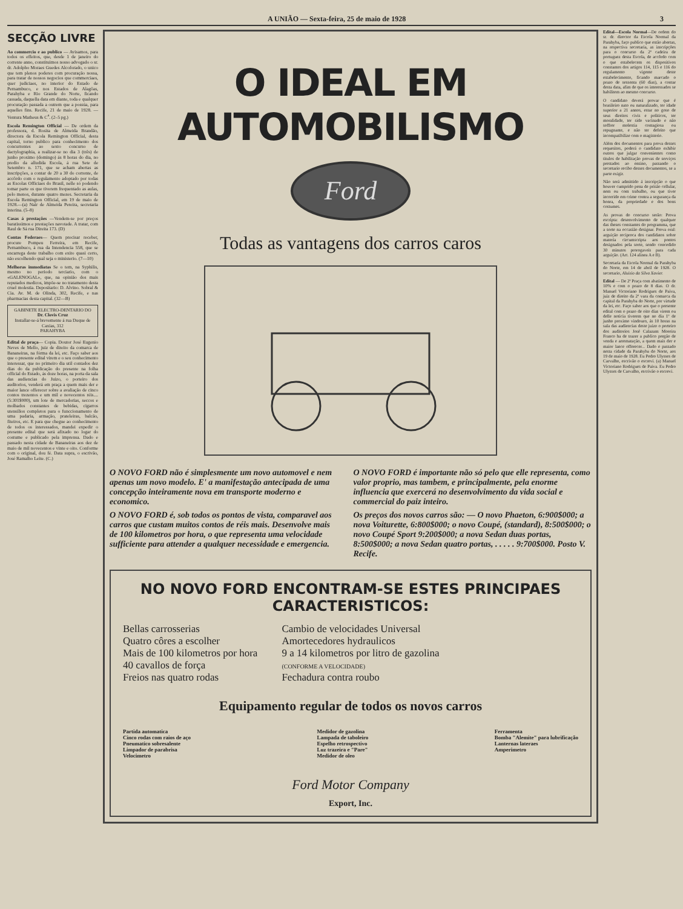A UNIÃO — Sexta-feira, 25 de maio de 1928 3
SECÇÃO LIVRE
Ao commercio e ao publico — Avisamos, para todos os effeitos, que, desde 1 de janeiro do corrente anno, constituimos nosso advogado o sr. dr. Adolpho Moraes Guedes Alcoforado, o unico que tem plenos poderes com procuração nossa, para tratar de nossos negocios que commerciaes, quer judiciaes, no interior do Estado de Pernambuco, e nos Estados de Alagôas, Parahyba e Rio Grande do Norte, ficando cassada, daquella data em diante, toda e qualquer procuração passada a outrem que a possúa, para aquelles fins. Recife, 21 de maio de 1928. —Ventura Matheus & C<sup>a</sup>. (2–5 pg.)
Escola Remington Official — De ordem da professora, d. Rosita de Almeida Brandão, directora da Escola Remington Official, desta capital, torno publico para conhecimento dos concurrentes ao sexto concurso de dactylographia, a realizar-se no dia 3 (três) de junho proximo (domingo) ás 8 horas do dia, no predio da alludida Escola, á rua Sete de Setembro n. 171, que se acham abertas as inscripções, a contar de 20 a 30 do corrente, de accôrdo com o regulamento adoptado por todas as Escolas Officiaes do Brasil, nelle só podendo tomar parte os que tiverem frequentado as aulas, pelo menos, durante quatro mezes. Secretaria da Escola Remington Official, em 19 de maio de 1928.—(a) Nair de Almeida Pereira, secretaria interina. (5–8)
Casas á prestações —Vendem-se por preços baratissimos e prestações navotade. A tratar, com Raul de Sá rua Direita 173. (D)
Contas Federaes— Quem precisar receber, procure Pompeu Ferreira, em Recife, Pernambuco, á rua da Intendencia 558, que se encarrega deste trabalho com exito quasi certo, não escolhendo qual seja o ministerio. (7—10)
Melhoras immediatas Se o tem, na Syphilis, mesmo no periodo terciario, com o «GALENOGAL», que, na opinião dos mais reputados medicos, impõe-se no tratamento desta cruel molestia. Depositario: D. Alvino. Sobral & Cia. Av. M. de Olinda, 302, Recife, e nas pharmacias desta capital. (32—B)
GABINETE ELECTRO-DENTARIO DO
Dr. Clovis Cruz
Installar-se-á brevemente á rua Duque de Caxias, 312
PARAHYBA
Edital de praça— Copia. Doutor José Eugenio Neves de Mello, juiz de direito da comarca de Bananeiras, na fórma da lei, etc. Faço saber aos que o presente edital virem e o seu conhecimento interessar, que no primeiro dia util contados dez dias do da publicação do presente na folha official do Estado, ás doze horas, na porta da sala das audiencias do Juizo, o porteiro dos auditorios, venderá em praça a quem mais der e maior lance offerecer sobre a avaliação de cinco contos trezentos e um mil e novecentos réis.... (5:301$900), um lote de mercadorias, seccos e molhados constantes de bebidas, cigarros utensilios completos para o funccionamento de uma padaria, armação, prateleiras, balcão, fiteiros, etc. E para que chegue ao conhecimento de todos os interessados, mandei expedir o presente edital que será afixado no logar do costume e publicado pela imprensa. Dado e passado nesta cidade de Bananeiras aos dez de maio de mil novecentos e vinte e oito. Conforme com o original, dou fé. Data supra, o escrivão, José Ramalho Leite. (C.)
O IDEAL EM AUTOMOBILISMO
Ford
Todas as vantagens dos carros caros
O NOVO FORD não é simplesmente um novo automovel e nem apenas um novo modelo. E' a manifestação antecipada de uma concepção inteiramente nova em transporte moderno e economico.
O NOVO FORD é, sob todos os pontos de vista, comparavel aos carros que custam muitos contos de réis mais. Desenvolve mais de 100 kilometros por hora, o que representa uma velocidade sufficiente para attender a qualquer necessidade e emergencia.
O NOVO FORD é importante não só pelo que elle representa, como valor proprio, mas tambem, e principalmente, pela enorme influencia que exercerá no desenvolvimento da vida social e commercial do paiz inteiro.
Os preços dos novos carros são: — O novo Phaeton, 6:900$000; a nova Voiturette, 6:800$000; o novo Coupé, (standard), 8:500$000; o novo Coupé Sport 9:200$000; a nova Sedan duas portas, 8:500$000; a nova Sedan quatro portas, . . . . . 9:700$000. Posto V. Recife.
NO NOVO FORD ENCONTRAM-SE ESTES PRINCIPAES CARACTERISTICOS:
Bellas carrosserias
Quatro côres a escolher
Mais de 100 kilometros por hora
40 cavallos de força
Freios nas quatro rodas
Cambio de velocidades Universal
Amortecedores hydraulicos
9 a 14 kilometros por litro de gazolina
(CONFORME A VELOCIDADE)
Fechadura contra roubo
Equipamento regular de todos os novos carros
Partida automatica
Cinco rodas com raios de aço
Pneumatico sobresalente
Limpador de parabrisa
Velocimetro
Medidor de gazolina
Lampada de taboleiro
Espelho retrospectivo
Luz trazeira e "Pare"
Medidor de oleo
Ferramenta
Bomba "Alemite" para lubrificação
Lanternas lateraes
Amperimetro
Ford Motor Company
Export, Inc.
Edital—Escola Normal—De ordem do sr. dr. director da Escola Normal da Parahyba, faço publico que estão abertas, na respectiva secretaria, as inscripções para o concurso da 2ª cadeira de portuguez desta Escola, de accôrdo com o que estabelecem os dispositivos constantes dos artigos 114, 115 e 116 do regulamento vigente deste estabelecimento, ficando marcado o prazo de sessenta (60 dias), a contar desta data, afim de que os interessados se habilitem ao mesmo concurso.
O candidato deverá provar que é brasileiro nato ou naturalizado, ter idade superior a 21 annos, estar no goso de seus direitos civis e politicos, ter moralidade, ter sido vacinado e não soffrer molestia contagiosa ou repugnante, e não ter defeito que incompatibilize com o magisterio.
Além dos documentos para prova desses requesitos, poderá o candidato exhibir outros que julgar convenientes como titulos de habilitação provas de serviços prestados ao ensino, passando o secretario recibo desses documentos, se a parte exigir.
Não será admittido á inscripção o que houver cumprido pena de prisão cellular, nem ou com trabalho, ou que tiver incorrido em crime contra a segurança da honra, da propriedade e dos bons costumes.
As provas do concurso serão: Prova escripta: desenvolvimento de qualquer das theses constantes do programma, que a sorte na occasião designar. Prova oral: arguição reciproca dos candidatos sobre materia circumscripta aos pontos designados pela sorte, sendo concedido 30 minutos prorogaveis para cada arguição. (Art. 124 alinea A e B).
Secretaria da Escola Normal da Parahyba do Norte, em 14 de abril de 1928. O secretario, Aluisio da Silva Xavier.
Edital — De 2ª Praça com abatimento de 10% e com o prazo de 8 dias. O dr. Manuel Victoriano Rodrigues de Paiva, juiz de direito da 2ª vara da comarca da capital da Parahyba do Norte, por virtude da lei, etc. Faço saber aos que o presente edital com o prazo de oito dias virem ou delle noticia tiverem que no dia 1º de junho proximo vindouro, ás 10 horas na sala das audiencias deste juizo o porteiro dos auditorios José Calazans Moreira Franco ha de trazer a publico pregão de venda e arrematação, a quem mais der e maior lance offerecer... Dado e passado nesta cidade da Parahyba do Norte, aos 19 de maio de 1928. Eu Pedro Ulysses de Carvalho, escrivão o escrevi. (a) Manuel Victoriano Rodrigues de Paiva. Eu Pedro Ulysses de Carvalho, escrivão o escrevi.